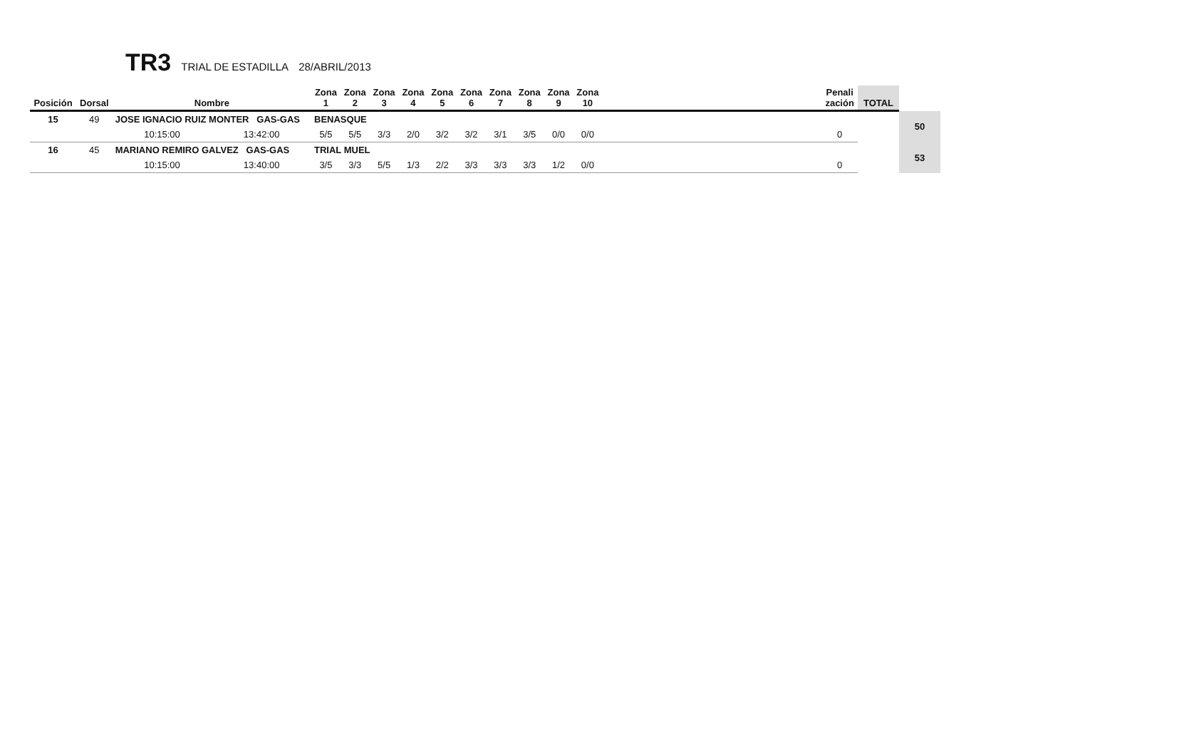TR3 TRIAL DE ESTADILLA 28/ABRIL/2013
| Posición | Dorsal | Nombre | | Zona 1 | Zona 2 | Zona 3 | Zona 4 | Zona 5 | Zona 6 | Zona 7 | Zona 8 | Zona 9 | Zona 10 | | Penali zación | TOTAL | |
| --- | --- | --- | --- | --- | --- | --- | --- | --- | --- | --- | --- | --- | --- | --- | --- | --- | --- |
| 15 | 49 | JOSE IGNACIO RUIZ MONTER GAS-GAS | | BENASQUE | | | | | | | | | | | | | 50 |
| | | 10:15:00 | 13:42:00 | 5/5 | 5/5 | 3/3 | 2/0 | 3/2 | 3/2 | 3/1 | 3/5 | 0/0 | 0/0 | | 0 | | |
| 16 | 45 | MARIANO REMIRO GALVEZ GAS-GAS | | TRIAL MUEL | | | | | | | | | | | | | 53 |
| | | 10:15:00 | 13:40:00 | 3/5 | 3/3 | 5/5 | 1/3 | 2/2 | 3/3 | 3/3 | 3/3 | 1/2 | 0/0 | | 0 | | |